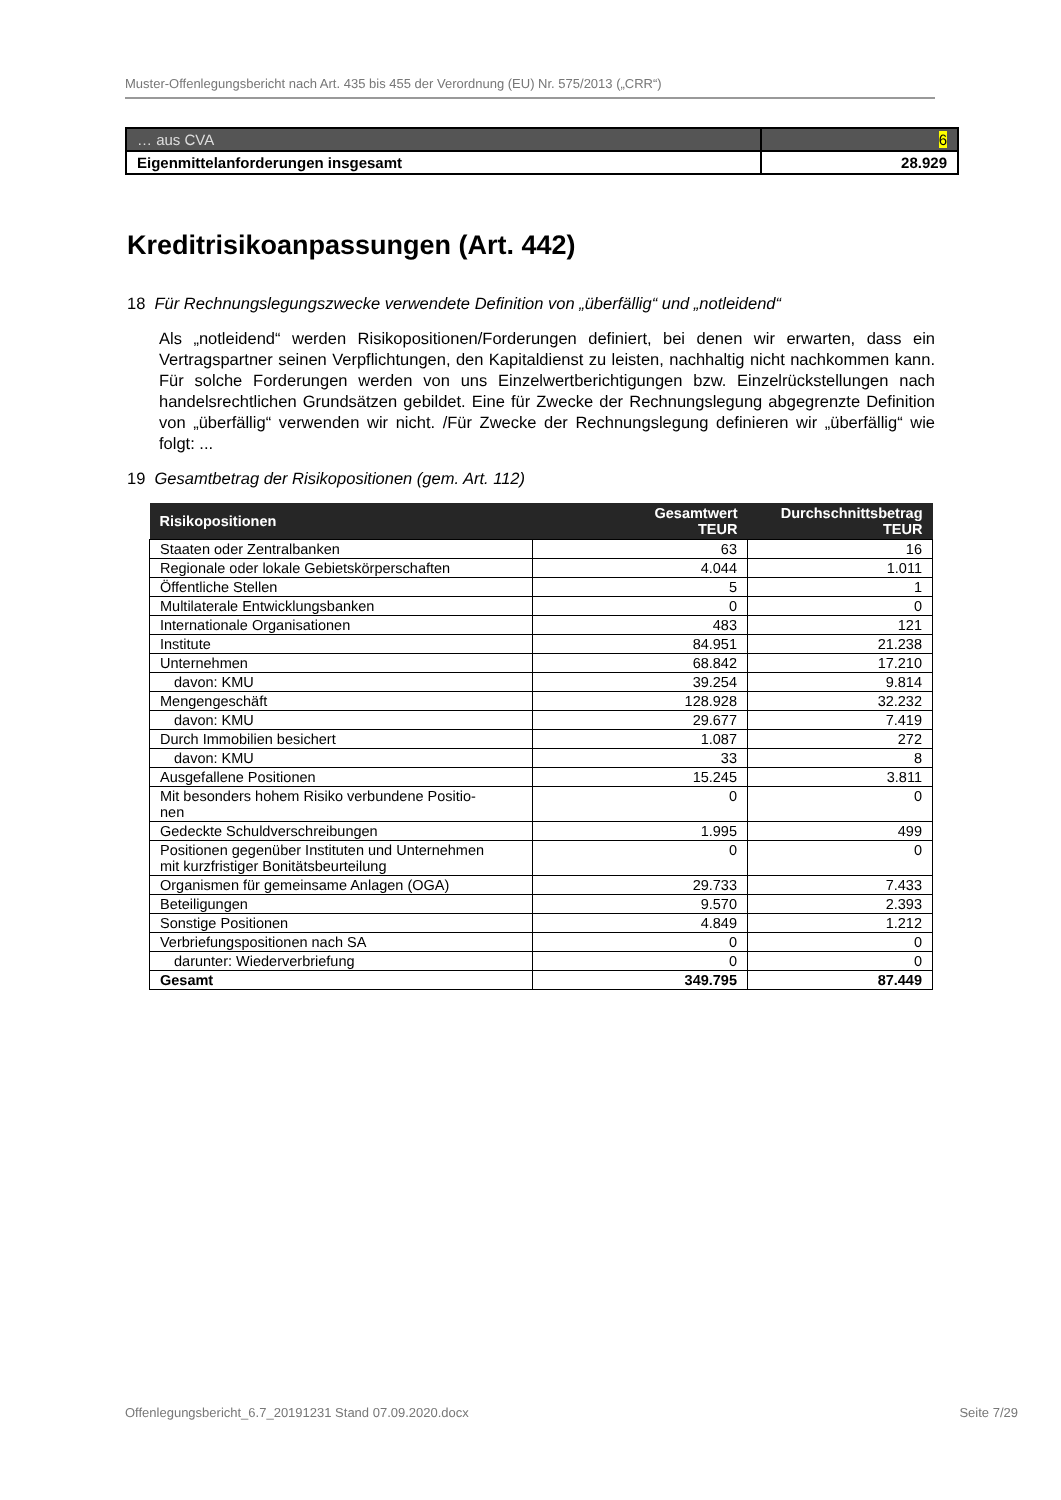Muster-Offenlegungsbericht nach Art. 435 bis 455 der Verordnung (EU) Nr. 575/2013 („CRR“)
| … aus CVA | 6 |
| Eigenmittelanforderungen insgesamt | 28.929 |
Kreditrisikoanpassungen (Art. 442)
18 Für Rechnungslegungszwecke verwendete Definition von „überfällig“ und „notleidend“
Als „notleidend“ werden Risikopositionen/Forderungen definiert, bei denen wir erwarten, dass ein Vertragspartner seinen Verpflichtungen, den Kapitaldienst zu leisten, nachhaltig nicht nachkommen kann. Für solche Forderungen werden von uns Einzelwertberichtigungen bzw. Einzelrückstellungen nach handelsrechtlichen Grundsätzen gebildet. Eine für Zwecke der Rechnungslegung abgegrenzte Definition von „überfällig“ verwenden wir nicht. /Für Zwecke der Rechnungslegung definieren wir „überfällig“ wie folgt: ...
19 Gesamtbetrag der Risikopositionen (gem. Art. 112)
| Risikopositionen | Gesamtwert TEUR | Durchschnittsbetrag TEUR |
| --- | --- | --- |
| Staaten oder Zentralbanken | 63 | 16 |
| Regionale oder lokale Gebietskörperschaften | 4.044 | 1.011 |
| Öffentliche Stellen | 5 | 1 |
| Multilaterale Entwicklungsbanken | 0 | 0 |
| Internationale Organisationen | 483 | 121 |
| Institute | 84.951 | 21.238 |
| Unternehmen | 68.842 | 17.210 |
| davon: KMU | 39.254 | 9.814 |
| Mengengeschäft | 128.928 | 32.232 |
| davon: KMU | 29.677 | 7.419 |
| Durch Immobilien besichert | 1.087 | 272 |
| davon: KMU | 33 | 8 |
| Ausgefallene Positionen | 15.245 | 3.811 |
| Mit besonders hohem Risiko verbundene Positio- nen | 0 | 0 |
| Gedeckte Schuldverschreibungen | 1.995 | 499 |
| Positionen gegenüber Instituten und Unternehmen mit kurzfristiger Bonitätsbeurteilung | 0 | 0 |
| Organismen für gemeinsame Anlagen (OGA) | 29.733 | 7.433 |
| Beteiligungen | 9.570 | 2.393 |
| Sonstige Positionen | 4.849 | 1.212 |
| Verbriefungspositionen nach SA | 0 | 0 |
| darunter: Wiederverbriefung | 0 | 0 |
| Gesamt | 349.795 | 87.449 |
Offenlegungsbericht_6.7_20191231 Stand 07.09.2020.docx Seite 7/29